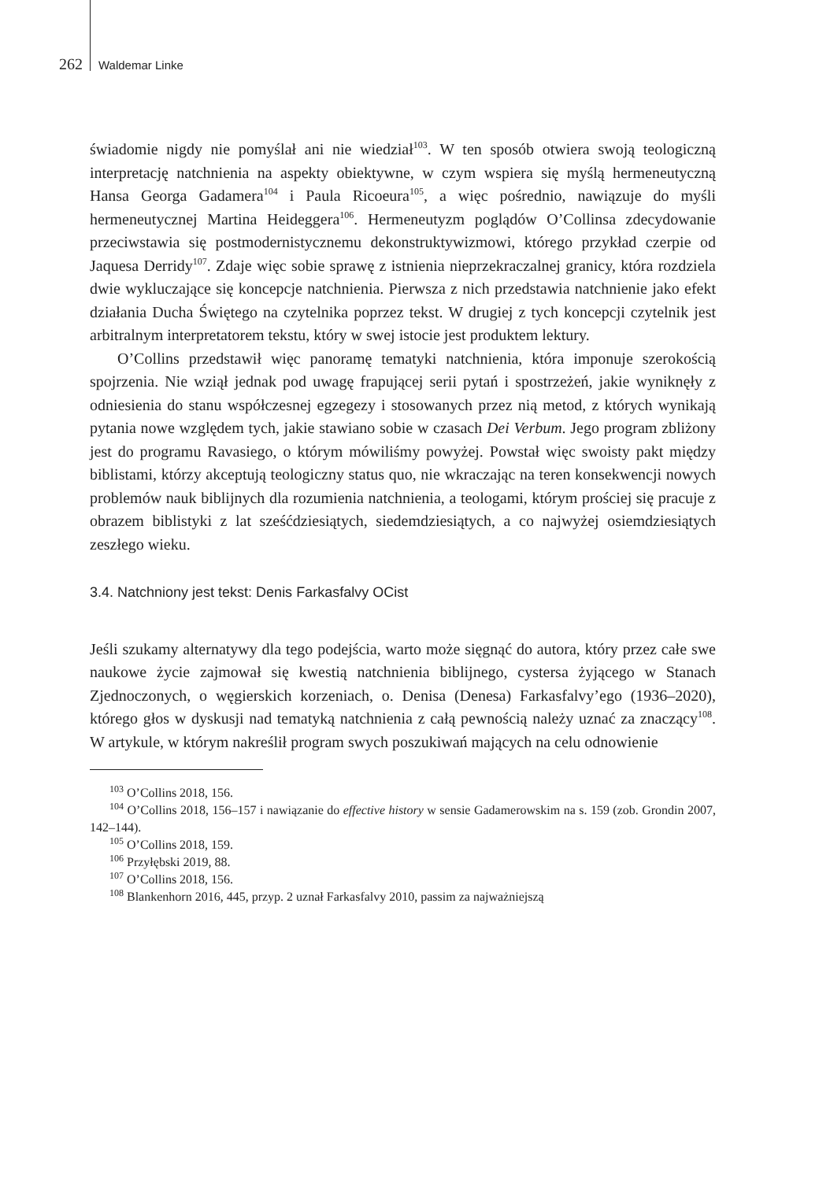262 Waldemar Linke
świadomie nigdy nie pomyślał ani nie wiedział<sup>103</sup>. W ten sposób otwiera swoją teologiczną interpretację natchnienia na aspekty obiektywne, w czym wspiera się myślą hermeneutyczną Hansa Georga Gadamera<sup>104</sup> i Paula Ricoeura<sup>105</sup>, a więc pośrednio, nawiązuje do myśli hermeneutycznej Martina Heideggera<sup>106</sup>. Hermeneutyzm poglądów O’Collinsa zdecydowanie przeciwstawia się postmodernistycznemu dekonstruktywizmowi, którego przykład czerpie od Jaquesa Derridy<sup>107</sup>. Zdaje więc sobie sprawę z istnienia nieprzekraczalnej granicy, która rozdziela dwie wykluczające się koncepcje natchnienia. Pierwsza z nich przedstawia natchnienie jako efekt działania Ducha Świętego na czytelnika poprzez tekst. W drugiej z tych koncepcji czytelnik jest arbitralnym interpretatorem tekstu, który w swej istocie jest produktem lektury.
O’Collins przedstawił więc panoramę tematyki natchnienia, która imponuje szerokością spojrzenia. Nie wziął jednak pod uwagę frapującej serii pytań i spostrzeżeń, jakie wyniknęły z odniesienia do stanu współczesnej egzegezy i stosowanych przez nią metod, z których wynikają pytania nowe względem tych, jakie stawiano sobie w czasach Dei Verbum. Jego program zbliżony jest do programu Ravasiego, o którym mówiliśmy powyżej. Powstał więc swoisty pakt między biblistami, którzy akceptują teologiczny status quo, nie wkraczając na teren konsekwencji nowych problemów nauk biblijnych dla rozumienia natchnienia, a teologami, którym prościej się pracuje z obrazem biblistyki z lat sześćdziesiątych, siedemdziesiątych, a co najwyżej osiemdziesiątych zeszłego wieku.
3.4. Natchniony jest tekst: Denis Farkasfalvy OCist
Jeśli szukamy alternatywy dla tego podejścia, warto może sięgnąć do autora, który przez całe swe naukowe życie zajmował się kwestią natchnienia biblijnego, cystersa żyjącego w Stanach Zjednoczonych, o węgierskich korzeniach, o. Denisa (Denesa) Farkasfalvy’ego (1936–2020), którego głos w dyskusji nad tematyką natchnienia z całą pewnością należy uznać za znaczący<sup>108</sup>. W artykule, w którym nakreślił program swych poszukiwań mających na celu odnowienie
<sup>103</sup> O’Collins 2018, 156.
<sup>104</sup> O’Collins 2018, 156–157 i nawiązanie do effective history w sensie Gadamerowskim na s. 159 (zob. Grondin 2007, 142–144).
<sup>105</sup> O’Collins 2018, 159.
<sup>106</sup> Przyłębski 2019, 88.
<sup>107</sup> O’Collins 2018, 156.
<sup>108</sup> Blankenhorn 2016, 445, przyp. 2 uznał Farkasfalvy 2010, passim za najważniejszą